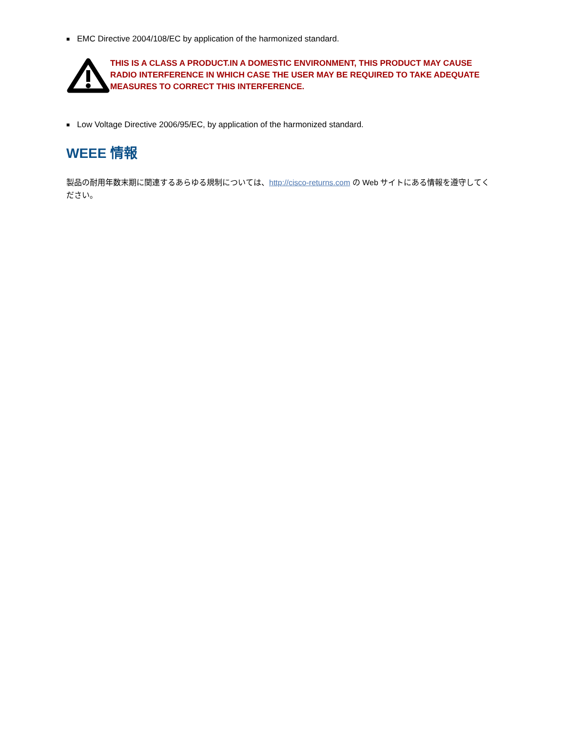■ EMC Directive 2004/108/EC by application of the harmonized standard.
THIS IS A CLASS A PRODUCT.IN A DOMESTIC ENVIRONMENT, THIS PRODUCT MAY CAUSE RADIO INTERFERENCE IN WHICH CASE THE USER MAY BE REQUIRED TO TAKE ADEQUATE MEASURES TO CORRECT THIS INTERFERENCE.
■ Low Voltage Directive 2006/95/EC, by application of the harmonized standard.
WEEE 情報
製品の耐用年数末期に関連するあらゆる規制については、http://cisco-returns.com の Web サイトにある情報を遵守してください。